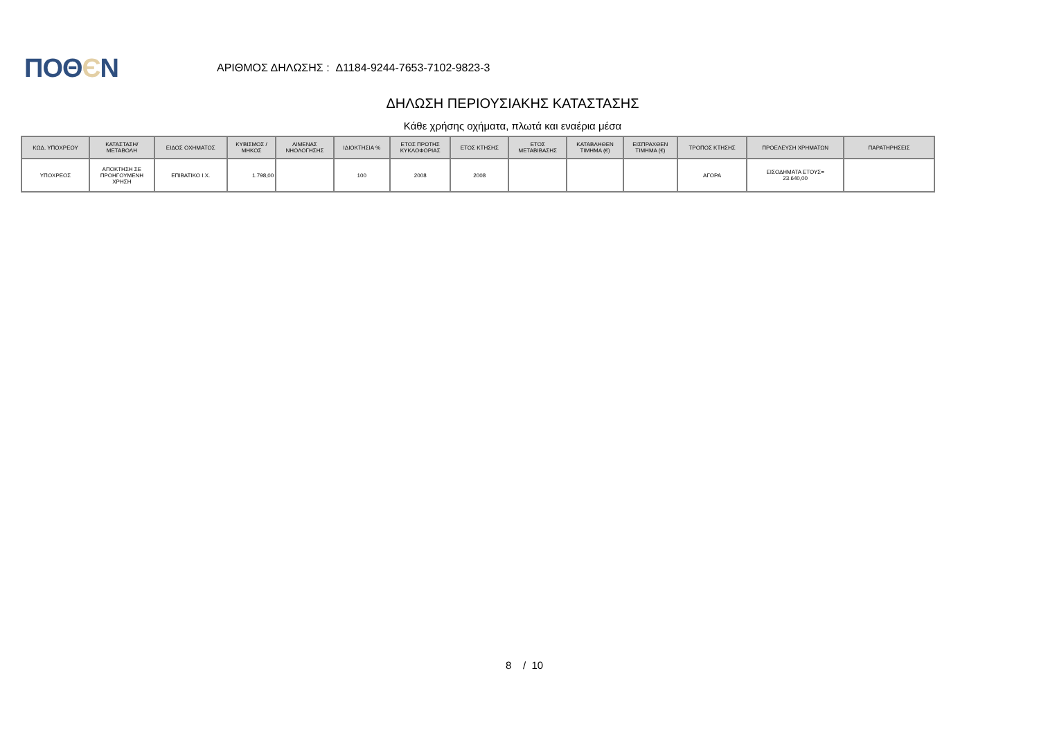ΠΟΘЄΝ
ΑΡΙΘΜΟΣ ΔΗΛΩΣΗΣ : Δ1184-9244-7653-7102-9823-3
ΔΗΛΩΣΗ ΠΕΡΙΟΥΣΙΑΚΗΣ ΚΑΤΑΣΤΑΣΗΣ
Κάθε χρήσης οχήματα, πλωτά και εναέρια μέσα
| ΚΩΔ. ΥΠΟΧΡΕΟΥ | ΚΑΤΑΣΤΑΣΗ/ ΜΕΤΑΒΟΛΗ | ΕΙΔΟΣ ΟΧΗΜΑΤΟΣ | ΚΥΒΙΣΜΟΣ / ΜΗΚΟΣ | ΛΙΜΕΝΑΣ ΝΗΟΛΟΓΗΣΗΣ | ΙΔΙΟΚΤΗΣΙΑ % | ΕΤΟΣ ΠΡΩΤΗΣ ΚΥΚΛΟΦΟΡΙΑΣ | ΕΤΟΣ ΚΤΗΣΗΣ | ΕΤΟΣ ΜΕΤΑΒΙΒΑΣΗΣ | ΚΑΤΑΒΛΗΘΕΝ ΤΙΜΗΜΑ (€) | ΕΙΣΠΡΑΧΘΕΝ ΤΙΜΗΜΑ (€) | ΤΡΟΠΟΣ ΚΤΗΣΗΣ | ΠΡΟΕΛΕΥΣΗ ΧΡΗΜΑΤΩΝ | ΠΑΡΑΤΗΡΗΣΕΙΣ |
| --- | --- | --- | --- | --- | --- | --- | --- | --- | --- | --- | --- | --- | --- |
| ΥΠΟΧΡΕΟΣ | ΑΠΟΚΤΗΣΗ ΣΕ ΠΡΟΗΓΟΥΜΕΝΗ ΧΡΗΣΗ | ΕΠΙΒΑΤΙΚΟ Ι.Χ. | 1.798,00 | | 100 | 2008 | 2008 | | | | ΑΓΟΡΑ | ΕΙΣΟΔΗΜΑΤΑ ΕΤΟΥΣ= 23.640,00 | |
8 / 10